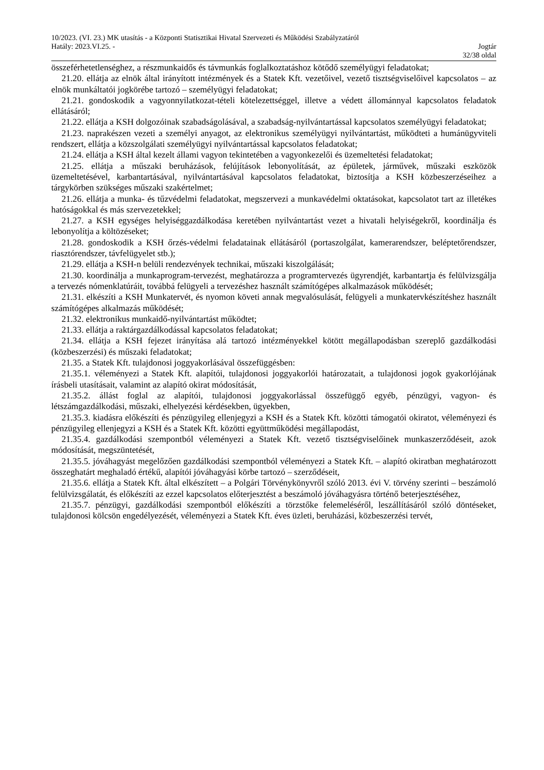10/2023. (VI. 23.) MK utasítás - a Központi Statisztikai Hivatal Szervezeti és Működési Szabályzatáról
Hatály: 2023.VI.25. - Jogtár
32/38 oldal
összeférhetetlenséghez, a részmunkaidős és távmunkás foglalkoztatáshoz kötődő személyügyi feladatokat;
21.20. ellátja az elnök által irányított intézmények és a Statek Kft. vezetőivel, vezető tisztségviselőivel kapcsolatos – az elnök munkáltatói jogkörébe tartozó – személyügyi feladatokat;
21.21. gondoskodik a vagyonnyilatkozat-tételi kötelezettséggel, illetve a védett állománnyal kapcsolatos feladatok ellátásáról;
21.22. ellátja a KSH dolgozóinak szabadságolásával, a szabadság-nyilvántartással kapcsolatos személyügyi feladatokat;
21.23. naprakészen vezeti a személyi anyagot, az elektronikus személyügyi nyilvántartást, működteti a humánügyviteli rendszert, ellátja a közszolgálati személyügyi nyilvántartással kapcsolatos feladatokat;
21.24. ellátja a KSH által kezelt állami vagyon tekintetében a vagyonkezelői és üzemeltetési feladatokat;
21.25. ellátja a műszaki beruházások, felújítások lebonyolítását, az épületek, járművek, műszaki eszközök üzemeltetésével, karbantartásával, nyilvántartásával kapcsolatos feladatokat, biztosítja a KSH közbeszerzéseihez a tárgykörben szükséges műszaki szakértelmet;
21.26. ellátja a munka- és tűzvédelmi feladatokat, megszervezi a munkavédelmi oktatásokat, kapcsolatot tart az illetékes hatóságokkal és más szervezetekkel;
21.27. a KSH egységes helyiséggazdálkodása keretében nyilvántartást vezet a hivatali helyiségekről, koordinálja és lebonyolítja a költözéseket;
21.28. gondoskodik a KSH őrzés-védelmi feladatainak ellátásáról (portaszolgálat, kamerarendszer, beléptetőrendszer, riasztórendszer, távfelügyelet stb.);
21.29. ellátja a KSH-n belüli rendezvények technikai, műszaki kiszolgálását;
21.30. koordinálja a munkaprogram-tervezést, meghatározza a programtervezés ügyrendjét, karbantartja és felülvizsgálja a tervezés nómenklatúráit, továbbá felügyeli a tervezéshez használt számítógépes alkalmazások működését;
21.31. elkészíti a KSH Munkatervét, és nyomon követi annak megvalósulását, felügyeli a munkatervkészítéshez használt számítógépes alkalmazás működését;
21.32. elektronikus munkaidő-nyilvántartást működtet;
21.33. ellátja a raktárgazdálkodással kapcsolatos feladatokat;
21.34. ellátja a KSH fejezet irányítása alá tartozó intézményekkel kötött megállapodásban szereplő gazdálkodási (közbeszerzési) és műszaki feladatokat;
21.35. a Statek Kft. tulajdonosi joggyakorlásával összefüggésben:
21.35.1. véleményezi a Statek Kft. alapítói, tulajdonosi joggyakorlói határozatait, a tulajdonosi jogok gyakorlójának írásbeli utasításait, valamint az alapító okirat módosítását,
21.35.2. állást foglal az alapítói, tulajdonosi joggyakorlással összefüggő egyéb, pénzügyi, vagyon- és létszámgazdálkodási, műszaki, elhelyezési kérdésekben, ügyekben,
21.35.3. kiadásra előkészíti és pénzügyileg ellenjegyzi a KSH és a Statek Kft. közötti támogatói okiratot, véleményezi és pénzügyileg ellenjegyzi a KSH és a Statek Kft. közötti együttműködési megállapodást,
21.35.4. gazdálkodási szempontból véleményezi a Statek Kft. vezető tisztségviselőinek munkaszerződéseit, azok módosítását, megszüntetését,
21.35.5. jóváhagyást megelőzően gazdálkodási szempontból véleményezi a Statek Kft. – alapító okiratban meghatározott összeghatárt meghaladó értékű, alapítói jóváhagyási körbe tartozó – szerződéseit,
21.35.6. ellátja a Statek Kft. által elkészített – a Polgári Törvénykönyvről szóló 2013. évi V. törvény szerinti – beszámoló felülvizsgálatát, és előkészíti az ezzel kapcsolatos előterjesztést a beszámoló jóváhagyásra történő beterjesztéséhez,
21.35.7. pénzügyi, gazdálkodási szempontból előkészíti a törzstőke felemeléséről, leszállításáról szóló döntéseket, tulajdonosi kölcsön engedélyezését, véleményezi a Statek Kft. éves üzleti, beruházási, közbeszerzési tervét,